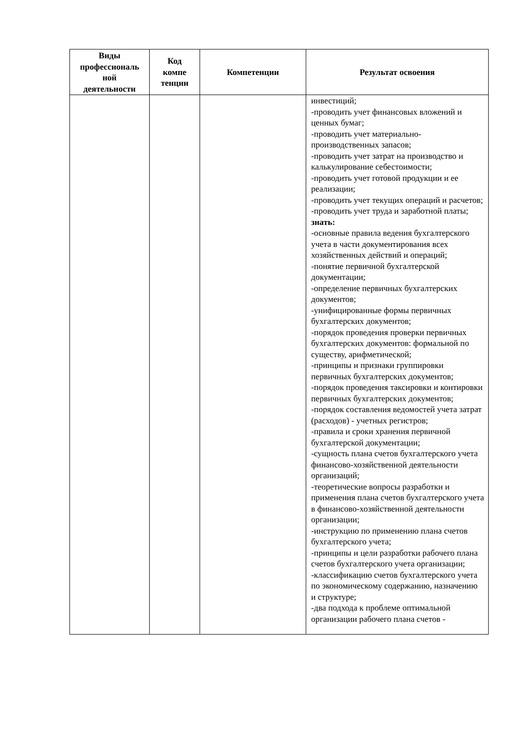| Виды профессиональ ной деятельности | Код компе тенции | Компетенции | Результат освоения |
| --- | --- | --- | --- |
| | | | инвестиций; -проводить учет финансовых вложений и ценных бумаг; -проводить учет материально-производственных запасов; -проводить учет затрат на производство и калькулирование себестоимости; -проводить учет готовой продукции и ее реализации; -проводить учет текущих операций и расчетов; -проводить учет труда и заработной платы; знать: -основные правила ведения бухгалтерского учета в части документирования всех хозяйственных действий и операций; -понятие первичной бухгалтерской документации; -определение первичных бухгалтерских документов; -унифицированные формы первичных бухгалтерских документов; -порядок проведения проверки первичных бухгалтерских документов: формальной по существу, арифметической; -принципы и признаки группировки первичных бухгалтерских документов; -порядок проведения таксировки и контировки первичных бухгалтерских документов; -порядок составления ведомостей учета затрат (расходов) - учетных регистров; -правила и сроки хранения первичной бухгалтерской документации; -сущность плана счетов бухгалтерского учета финансово-хозяйственной деятельности организаций; -теоретические вопросы разработки и применения плана счетов бухгалтерского учета в финансово-хозяйственной деятельности организации; -инструкцию по применению плана счетов бухгалтерского учета; -принципы и цели разработки рабочего плана счетов бухгалтерского учета организации; -классификацию счетов бухгалтерского учета по экономическому содержанию, назначению и структуре; -два подхода к проблеме оптимальной организации рабочего плана счетов - |